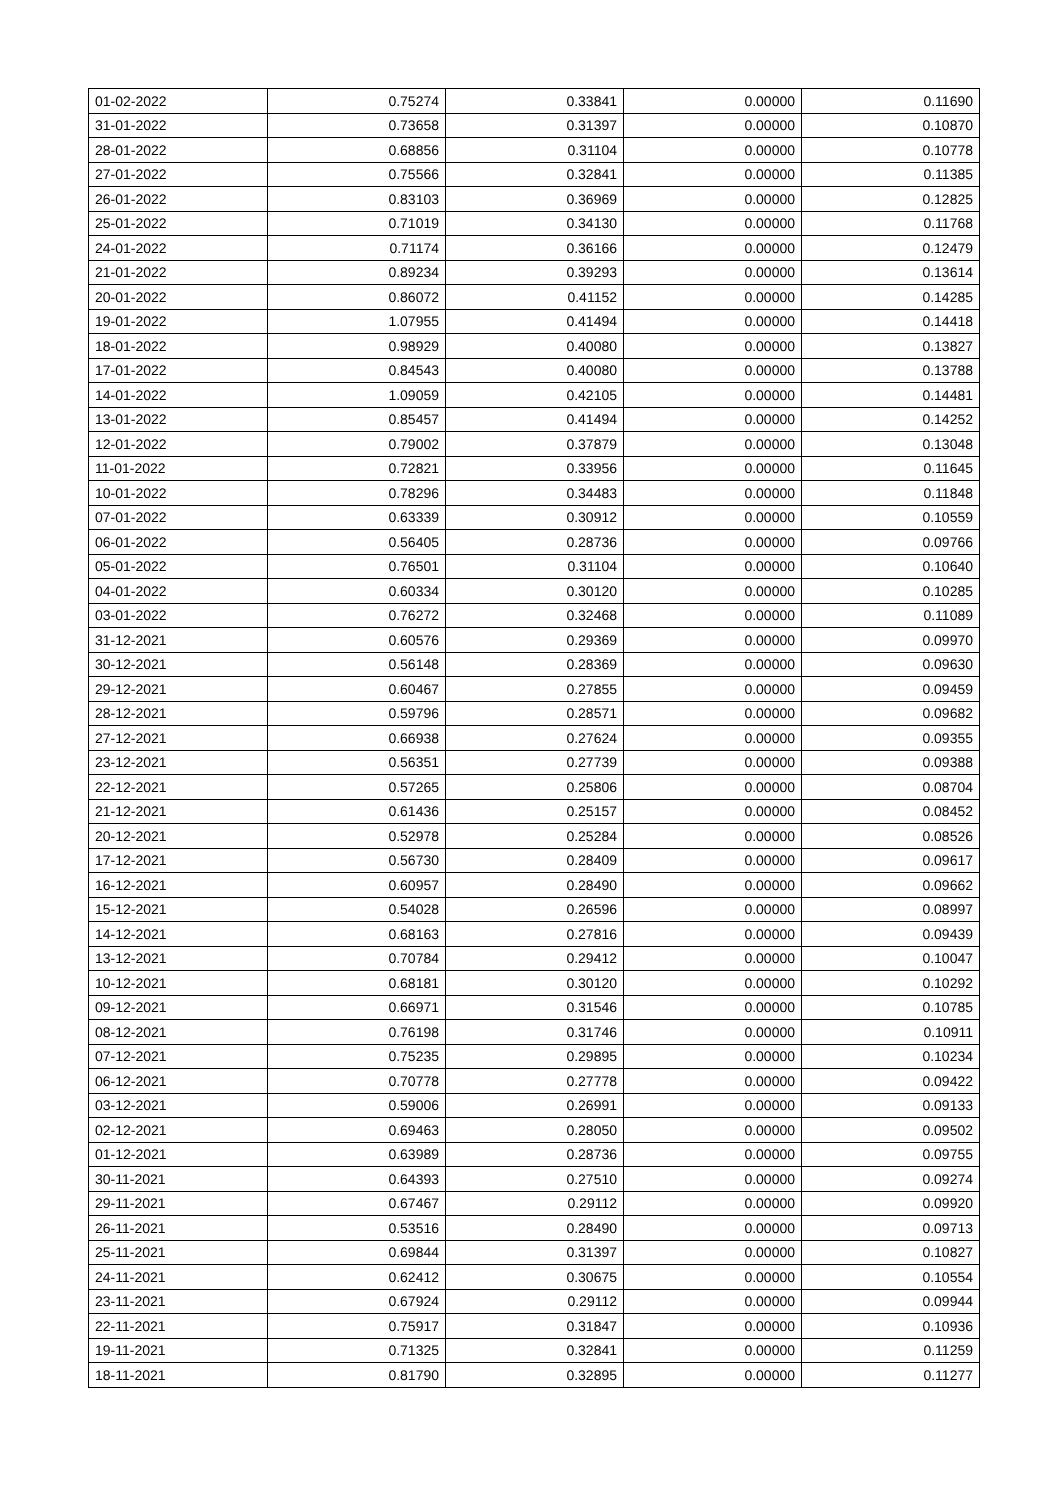| 01-02-2022 | 0.75274 | 0.33841 | 0.00000 | 0.11690 |
| 31-01-2022 | 0.73658 | 0.31397 | 0.00000 | 0.10870 |
| 28-01-2022 | 0.68856 | 0.31104 | 0.00000 | 0.10778 |
| 27-01-2022 | 0.75566 | 0.32841 | 0.00000 | 0.11385 |
| 26-01-2022 | 0.83103 | 0.36969 | 0.00000 | 0.12825 |
| 25-01-2022 | 0.71019 | 0.34130 | 0.00000 | 0.11768 |
| 24-01-2022 | 0.71174 | 0.36166 | 0.00000 | 0.12479 |
| 21-01-2022 | 0.89234 | 0.39293 | 0.00000 | 0.13614 |
| 20-01-2022 | 0.86072 | 0.41152 | 0.00000 | 0.14285 |
| 19-01-2022 | 1.07955 | 0.41494 | 0.00000 | 0.14418 |
| 18-01-2022 | 0.98929 | 0.40080 | 0.00000 | 0.13827 |
| 17-01-2022 | 0.84543 | 0.40080 | 0.00000 | 0.13788 |
| 14-01-2022 | 1.09059 | 0.42105 | 0.00000 | 0.14481 |
| 13-01-2022 | 0.85457 | 0.41494 | 0.00000 | 0.14252 |
| 12-01-2022 | 0.79002 | 0.37879 | 0.00000 | 0.13048 |
| 11-01-2022 | 0.72821 | 0.33956 | 0.00000 | 0.11645 |
| 10-01-2022 | 0.78296 | 0.34483 | 0.00000 | 0.11848 |
| 07-01-2022 | 0.63339 | 0.30912 | 0.00000 | 0.10559 |
| 06-01-2022 | 0.56405 | 0.28736 | 0.00000 | 0.09766 |
| 05-01-2022 | 0.76501 | 0.31104 | 0.00000 | 0.10640 |
| 04-01-2022 | 0.60334 | 0.30120 | 0.00000 | 0.10285 |
| 03-01-2022 | 0.76272 | 0.32468 | 0.00000 | 0.11089 |
| 31-12-2021 | 0.60576 | 0.29369 | 0.00000 | 0.09970 |
| 30-12-2021 | 0.56148 | 0.28369 | 0.00000 | 0.09630 |
| 29-12-2021 | 0.60467 | 0.27855 | 0.00000 | 0.09459 |
| 28-12-2021 | 0.59796 | 0.28571 | 0.00000 | 0.09682 |
| 27-12-2021 | 0.66938 | 0.27624 | 0.00000 | 0.09355 |
| 23-12-2021 | 0.56351 | 0.27739 | 0.00000 | 0.09388 |
| 22-12-2021 | 0.57265 | 0.25806 | 0.00000 | 0.08704 |
| 21-12-2021 | 0.61436 | 0.25157 | 0.00000 | 0.08452 |
| 20-12-2021 | 0.52978 | 0.25284 | 0.00000 | 0.08526 |
| 17-12-2021 | 0.56730 | 0.28409 | 0.00000 | 0.09617 |
| 16-12-2021 | 0.60957 | 0.28490 | 0.00000 | 0.09662 |
| 15-12-2021 | 0.54028 | 0.26596 | 0.00000 | 0.08997 |
| 14-12-2021 | 0.68163 | 0.27816 | 0.00000 | 0.09439 |
| 13-12-2021 | 0.70784 | 0.29412 | 0.00000 | 0.10047 |
| 10-12-2021 | 0.68181 | 0.30120 | 0.00000 | 0.10292 |
| 09-12-2021 | 0.66971 | 0.31546 | 0.00000 | 0.10785 |
| 08-12-2021 | 0.76198 | 0.31746 | 0.00000 | 0.10911 |
| 07-12-2021 | 0.75235 | 0.29895 | 0.00000 | 0.10234 |
| 06-12-2021 | 0.70778 | 0.27778 | 0.00000 | 0.09422 |
| 03-12-2021 | 0.59006 | 0.26991 | 0.00000 | 0.09133 |
| 02-12-2021 | 0.69463 | 0.28050 | 0.00000 | 0.09502 |
| 01-12-2021 | 0.63989 | 0.28736 | 0.00000 | 0.09755 |
| 30-11-2021 | 0.64393 | 0.27510 | 0.00000 | 0.09274 |
| 29-11-2021 | 0.67467 | 0.29112 | 0.00000 | 0.09920 |
| 26-11-2021 | 0.53516 | 0.28490 | 0.00000 | 0.09713 |
| 25-11-2021 | 0.69844 | 0.31397 | 0.00000 | 0.10827 |
| 24-11-2021 | 0.62412 | 0.30675 | 0.00000 | 0.10554 |
| 23-11-2021 | 0.67924 | 0.29112 | 0.00000 | 0.09944 |
| 22-11-2021 | 0.75917 | 0.31847 | 0.00000 | 0.10936 |
| 19-11-2021 | 0.71325 | 0.32841 | 0.00000 | 0.11259 |
| 18-11-2021 | 0.81790 | 0.32895 | 0.00000 | 0.11277 |